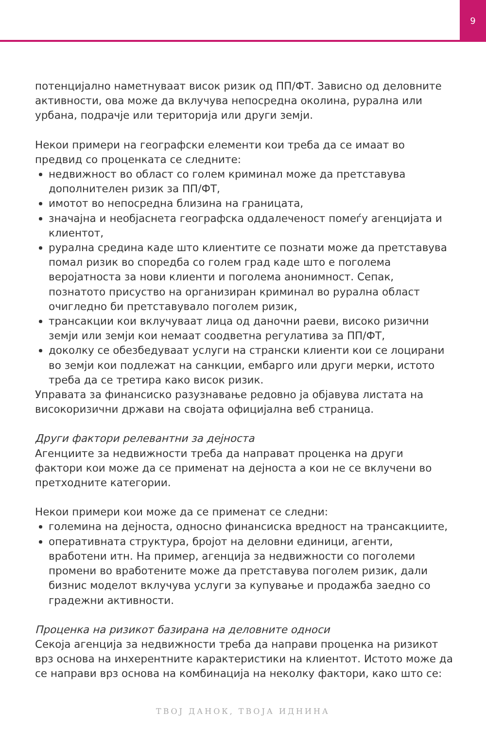9
потенцијално наметнуваат висок ризик од ПП/ФТ. Зависно од деловните активности, ова може да вклучува непосредна околина, рурална или урбана, подрачје или територија или други земји.
Некои примери на географски елементи кои треба да се имаат во предвид со проценката се следните:
недвижност во област со голем криминал може да претставува дополнителен ризик за ПП/ФТ,
имотот во непосредна близина на границата,
значајна и необјаснета географска оддалеченост помеѓу агенцијата и клиентот,
рурална средина каде што клиентите се познати може да претставува помал ризик во споредба со голем град каде што е поголема веројатноста за нови клиенти и поголема анонимност. Сепак, познатото присуство на организиран криминал во рурална област очигледно би претставувало поголем ризик,
трансакции кои вклучуваат лица од даночни раеви, високо ризични земји или земји кои немаат соодветна регулатива за ПП/ФТ,
доколку се обезбедуваат услуги на странски клиенти кои се лоцирани во земји кои подлежат на санкции, ембарго или други мерки, истото треба да се третира како висок ризик.
Управата за финансиско разузнавање редовно ја објавува листата на високоризични држави на својата официјална веб страница.
Други фактори релевантни за дејноста
Агенциите за недвижности треба да направат проценка на други фактори кои може да се применат на дејноста а кои не се вклучени во претходните категории.
Некои примери кои може да се применат се следни:
големина на дејноста, односно финансиска вредност на трансакциите,
оперативната структура, бројот на деловни единици, агенти, вработени итн. На пример, агенција за недвижности со поголеми промени во вработените може да претставува поголем ризик, дали бизнис моделот вклучува услуги за купување и продажба заедно со градежни активности.
Проценка на ризикот базирана на деловните односи
Секоја агенција за недвижности треба да направи проценка на ризикот врз основа на инхерентните карактеристики на клиентот. Истото може да се направи врз основа на комбинација на неколку фактори, како што се:
ТВОЈ ДАНОК, ТВОЈА ИДНИНА